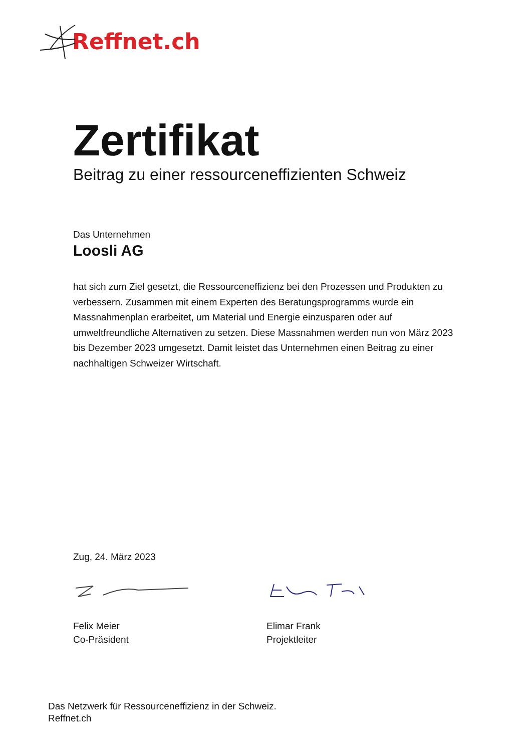Reffnet.ch
Zertifikat
Beitrag zu einer ressourceneffizienten Schweiz
Das Unternehmen
Loosli AG
hat sich zum Ziel gesetzt, die Ressourceneffizienz bei den Prozessen und Produkten zu verbessern. Zusammen mit einem Experten des Beratungsprogramms wurde ein Massnahmenplan erarbeitet, um Material und Energie einzusparen oder auf umweltfreundliche Alternativen zu setzen. Diese Massnahmen werden nun von März 2023 bis Dezember 2023 umgesetzt. Damit leistet das Unternehmen einen Beitrag zu einer nachhaltigen Schweizer Wirtschaft.
Zug, 24. März 2023
Felix Meier
Co-Präsident
Elimar Frank
Projektleiter
Das Netzwerk für Ressourceneffizienz in der Schweiz.
Reffnet.ch